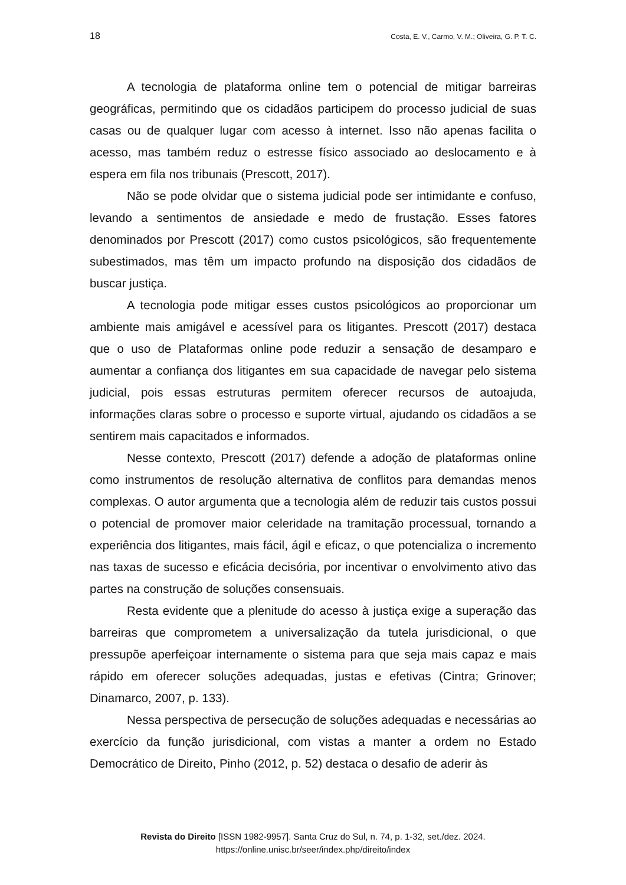18 Costa, E. V., Carmo, V. M.; Oliveira, G. P. T. C.
A tecnologia de plataforma online tem o potencial de mitigar barreiras geográficas, permitindo que os cidadãos participem do processo judicial de suas casas ou de qualquer lugar com acesso à internet. Isso não apenas facilita o acesso, mas também reduz o estresse físico associado ao deslocamento e à espera em fila nos tribunais (Prescott, 2017).
Não se pode olvidar que o sistema judicial pode ser intimidante e confuso, levando a sentimentos de ansiedade e medo de frustação. Esses fatores denominados por Prescott (2017) como custos psicológicos, são frequentemente subestimados, mas têm um impacto profundo na disposição dos cidadãos de buscar justiça.
A tecnologia pode mitigar esses custos psicológicos ao proporcionar um ambiente mais amigável e acessível para os litigantes. Prescott (2017) destaca que o uso de Plataformas online pode reduzir a sensação de desamparo e aumentar a confiança dos litigantes em sua capacidade de navegar pelo sistema judicial, pois essas estruturas permitem oferecer recursos de autoajuda, informações claras sobre o processo e suporte virtual, ajudando os cidadãos a se sentirem mais capacitados e informados.
Nesse contexto, Prescott (2017) defende a adoção de plataformas online como instrumentos de resolução alternativa de conflitos para demandas menos complexas. O autor argumenta que a tecnologia além de reduzir tais custos possui o potencial de promover maior celeridade na tramitação processual, tornando a experiência dos litigantes, mais fácil, ágil e eficaz, o que potencializa o incremento nas taxas de sucesso e eficácia decisória, por incentivar o envolvimento ativo das partes na construção de soluções consensuais.
Resta evidente que a plenitude do acesso à justiça exige a superação das barreiras que comprometem a universalização da tutela jurisdicional, o que pressupõe aperfeiçoar internamente o sistema para que seja mais capaz e mais rápido em oferecer soluções adequadas, justas e efetivas (Cintra; Grinover; Dinamarco, 2007, p. 133).
Nessa perspectiva de persecução de soluções adequadas e necessárias ao exercício da função jurisdicional, com vistas a manter a ordem no Estado Democrático de Direito, Pinho (2012, p. 52) destaca o desafio de aderir às
Revista do Direito [ISSN 1982-9957]. Santa Cruz do Sul, n. 74, p. 1-32, set./dez. 2024.
https://online.unisc.br/seer/index.php/direito/index